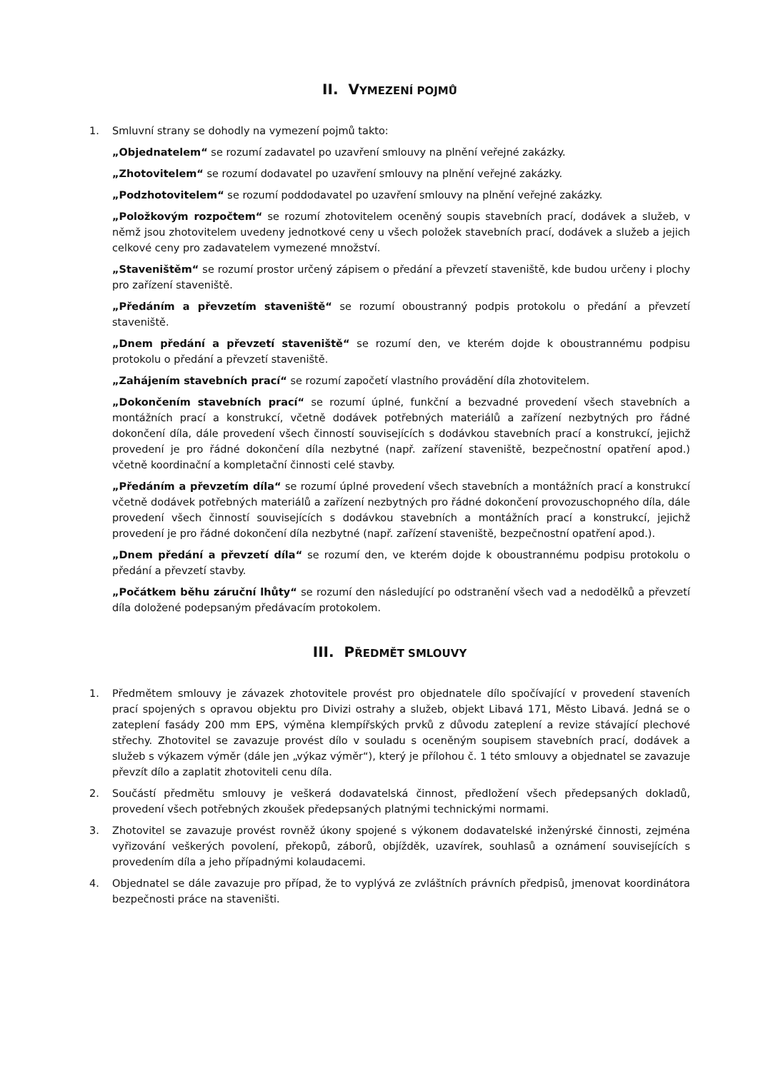II. VYMEZENÍ POJMŮ
1. Smluvní strany se dohodly na vymezení pojmů takto:
„Objednatelem“ se rozumí zadavatel po uzavření smlouvy na plnění veřejné zakázky.
„Zhotovitelem“ se rozumí dodavatel po uzavření smlouvy na plnění veřejné zakázky.
„Podzhotovitelem“ se rozumí poddodavatel po uzavření smlouvy na plnění veřejné zakázky.
„Položkovým rozpočtem“ se rozumí zhotovitelem oceněný soupis stavebních prací, dodávek a služeb, v němž jsou zhotovitelem uvedeny jednotkové ceny u všech položek stavebních prací, dodávek a služeb a jejich celkové ceny pro zadavatelem vymezené množství.
„Staveništěm“ se rozumí prostor určený zápisem o předání a převzetí staveniště, kde budou určeny i plochy pro zařízení staveniště.
„Předáním a převzetím staveniště“ se rozumí oboustranný podpis protokolu o předání a převzetí staveniště.
„Dnem předání a převzetí staveniště“ se rozumí den, ve kterém dojde k oboustrannému podpisu protokolu o předání a převzetí staveniště.
„Zahájením stavebních prací“ se rozumí započetí vlastního provádění díla zhotovitelem.
„Dokončením stavebních prací“ se rozumí úplné, funkční a bezvadné provedení všech stavebních a montážních prací a konstrukcí, včetně dodávek potřebných materiálů a zařízení nezbytných pro řádné dokončení díla, dále provedení všech činností souvisejících s dodávkou stavebních prací a konstrukcí, jejichž provedení je pro řádné dokončení díla nezbytné (např. zařízení staveniště, bezpečnostní opatření apod.) včetně koordinační a kompletační činnosti celé stavby.
„Předáním a převzetím díla“ se rozumí úplné provedení všech stavebních a montážních prací a konstrukcí včetně dodávek potřebných materiálů a zařízení nezbytných pro řádné dokončení provozuschopného díla, dále provedení všech činností souvisejících s dodávkou stavebních a montážních prací a konstrukcí, jejichž provedení je pro řádné dokončení díla nezbytné (např. zařízení staveniště, bezpečnostní opatření apod.).
„Dnem předání a převzetí díla“ se rozumí den, ve kterém dojde k oboustrannému podpisu protokolu o předání a převzetí stavby.
„Počátkem běhu záruční lhůty“ se rozumí den následující po odstranění všech vad a nedodělků a převzetí díla doložené podepsaným předávacím protokolem.
III. PŘEDMĚT SMLOUVY
1. Předmětem smlouvy je závazek zhotovitele provést pro objednatele dílo spočívající v provedení staveních prací spojených s opravou objektu pro Divizi ostrahy a služeb, objekt Libavá 171, Město Libavá. Jedná se o zateplení fasády 200 mm EPS, výměna klempířských prvků z důvodu zateplení a revize stávající plechové střechy. Zhotovitel se zavazuje provést dílo v souladu s oceněným soupisem stavebních prací, dodávek a služeb s výkazem výměr (dále jen „výkaz výměr“), který je přílohou č. 1 této smlouvy a objednatel se zavazuje převzít dílo a zaplatit zhotoviteli cenu díla.
2. Součástí předmětu smlouvy je veškerá dodavatelská činnost, předložení všech předepsaných dokladů, provedení všech potřebných zkoušek předepsaných platnými technickými normami.
3. Zhotovitel se zavazuje provést rovněž úkony spojené s výkonem dodavatelské inženýrské činnosti, zejména vyřizování veškerých povolení, překopů, záborů, objížděk, uzavírek, souhlasů a oznámení souvisejících s provedením díla a jeho případnými kolaudacemi.
4. Objednatel se dále zavazuje pro případ, že to vyplývá ze zvláštních právních předpisů, jmenovat koordinátora bezpečnosti práce na staveništi.